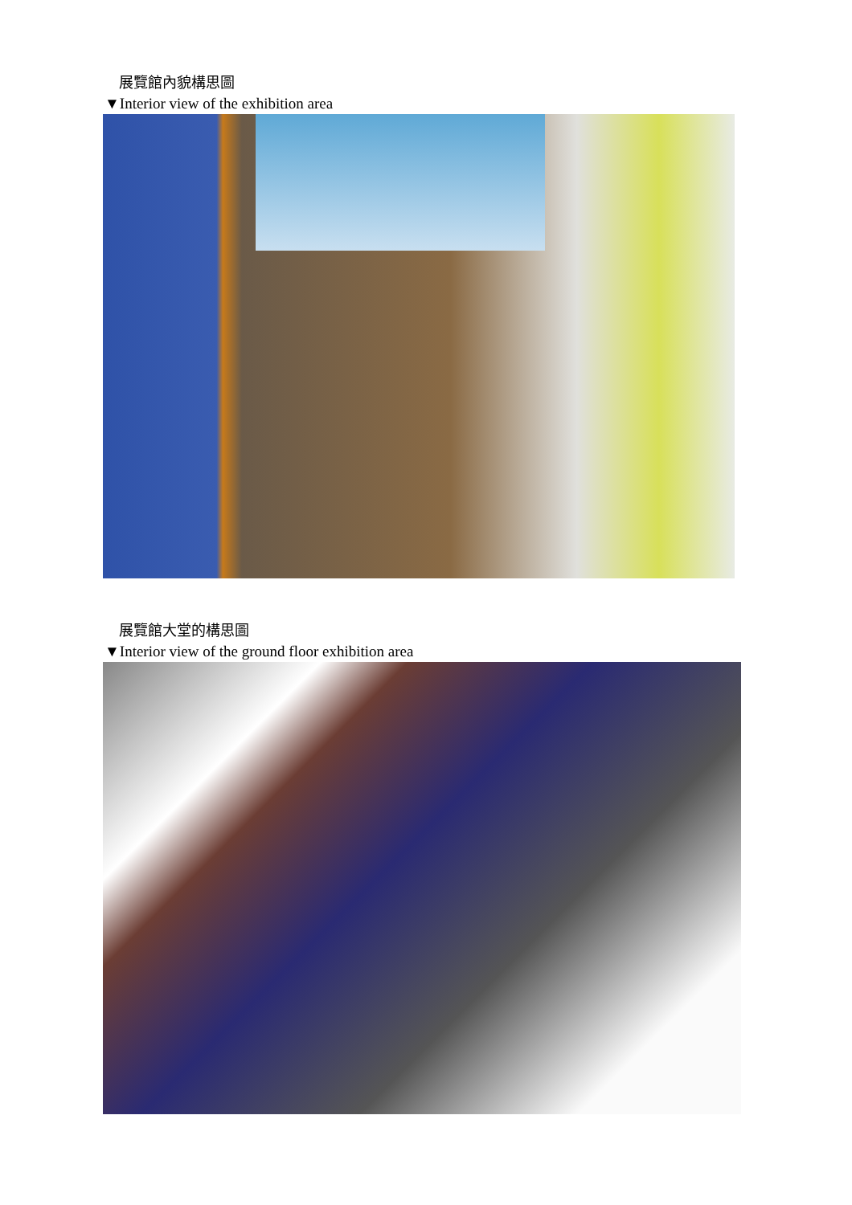展覽館內貌構思圖
▼Interior view of the exhibition area
展覽館大堂的構思圖
▼Interior view of the ground floor exhibition area